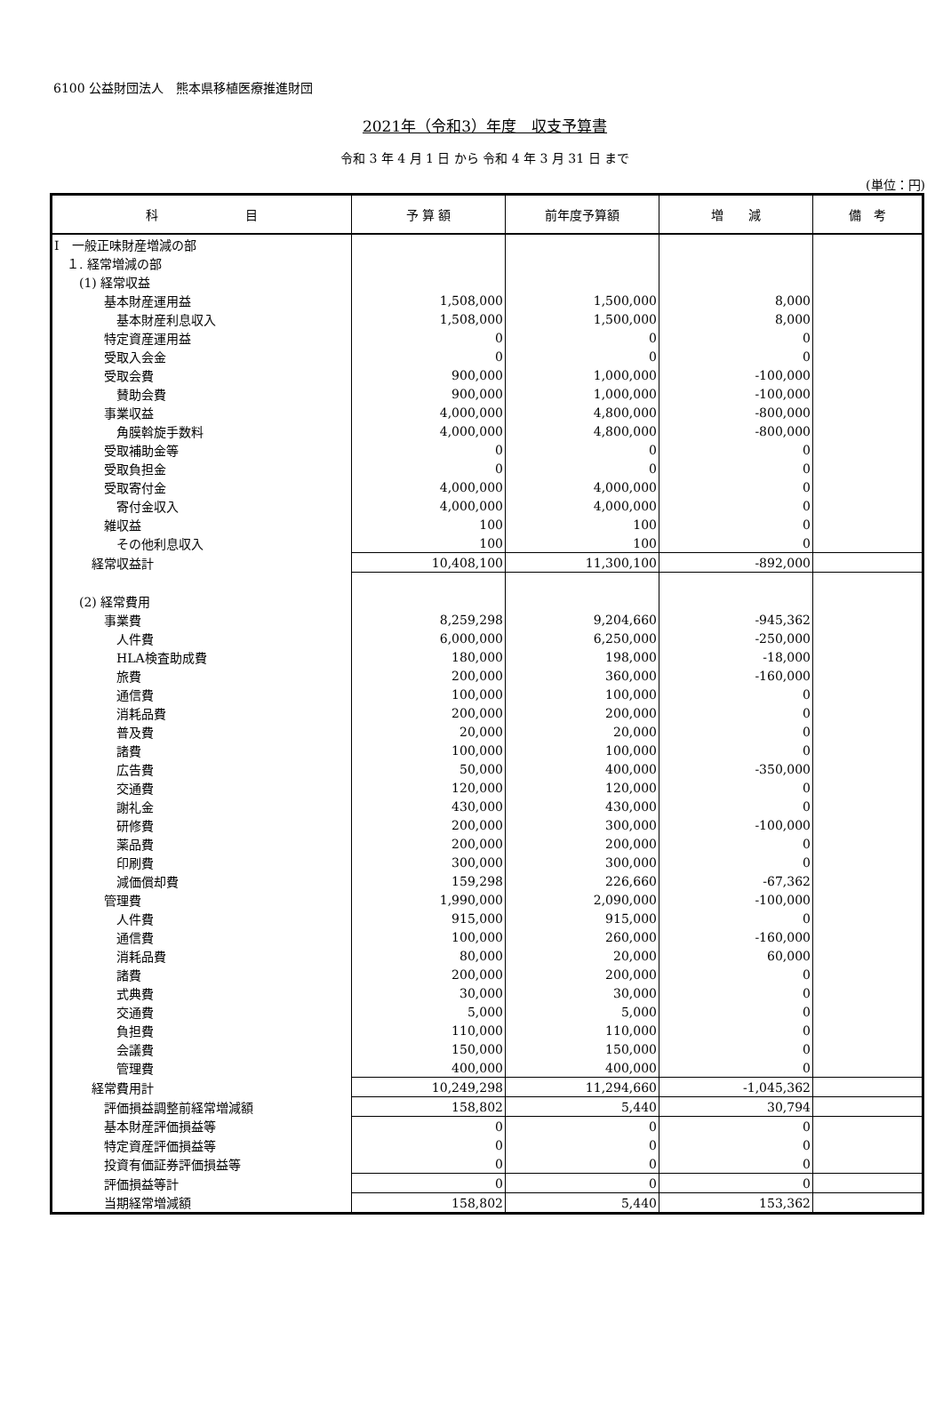6100 公益財団法人　熊本県移植医療推進財団
2021年（令和3）年度　収支予算書
令和 3 年 4 月 1 日 から 令和 4 年 3 月 31 日 まで
(単位：円)
| 科 目 | 予 算 額 | 前年度予算額 | 増 減 | 備 考 |
| --- | --- | --- | --- | --- |
| Ⅰ 一般正味財産増減の部 | | | | |
| １. 経常増減の部 | | | | |
| (1) 経常収益 | | | | |
| 基本財産運用益 | 1,508,000 | 1,500,000 | 8,000 | |
| 基本財産利息収入 | 1,508,000 | 1,500,000 | 8,000 | |
| 特定資産運用益 | 0 | 0 | 0 | |
| 受取入会金 | 0 | 0 | 0 | |
| 受取会費 | 900,000 | 1,000,000 | -100,000 | |
| 賛助会費 | 900,000 | 1,000,000 | -100,000 | |
| 事業収益 | 4,000,000 | 4,800,000 | -800,000 | |
| 角膜斡旋手数料 | 4,000,000 | 4,800,000 | -800,000 | |
| 受取補助金等 | 0 | 0 | 0 | |
| 受取負担金 | 0 | 0 | 0 | |
| 受取寄付金 | 4,000,000 | 4,000,000 | 0 | |
| 寄付金収入 | 4,000,000 | 4,000,000 | 0 | |
| 雑収益 | 100 | 100 | 0 | |
| その他利息収入 | 100 | 100 | 0 | |
| 経常収益計 | 10,408,100 | 11,300,100 | -892,000 | |
| (2) 経常費用 | | | | |
| 事業費 | 8,259,298 | 9,204,660 | -945,362 | |
| 人件費 | 6,000,000 | 6,250,000 | -250,000 | |
| HLA検査助成費 | 180,000 | 198,000 | -18,000 | |
| 旅費 | 200,000 | 360,000 | -160,000 | |
| 通信費 | 100,000 | 100,000 | 0 | |
| 消耗品費 | 200,000 | 200,000 | 0 | |
| 普及費 | 20,000 | 20,000 | 0 | |
| 諸費 | 100,000 | 100,000 | 0 | |
| 広告費 | 50,000 | 400,000 | -350,000 | |
| 交通費 | 120,000 | 120,000 | 0 | |
| 謝礼金 | 430,000 | 430,000 | 0 | |
| 研修費 | 200,000 | 300,000 | -100,000 | |
| 薬品費 | 200,000 | 200,000 | 0 | |
| 印刷費 | 300,000 | 300,000 | 0 | |
| 減価償却費 | 159,298 | 226,660 | -67,362 | |
| 管理費 | 1,990,000 | 2,090,000 | -100,000 | |
| 人件費 | 915,000 | 915,000 | 0 | |
| 通信費 | 100,000 | 260,000 | -160,000 | |
| 消耗品費 | 80,000 | 20,000 | 60,000 | |
| 諸費 | 200,000 | 200,000 | 0 | |
| 式典費 | 30,000 | 30,000 | 0 | |
| 交通費 | 5,000 | 5,000 | 0 | |
| 負担費 | 110,000 | 110,000 | 0 | |
| 会議費 | 150,000 | 150,000 | 0 | |
| 管理費 | 400,000 | 400,000 | 0 | |
| 経常費用計 | 10,249,298 | 11,294,660 | -1,045,362 | |
| 評価損益調整前経常増減額 | 158,802 | 5,440 | 30,794 | |
| 基本財産評価損益等 | 0 | 0 | 0 | |
| 特定資産評価損益等 | 0 | 0 | 0 | |
| 投資有価証券評価損益等 | 0 | 0 | 0 | |
| 評価損益等計 | 0 | 0 | 0 | |
| 当期経常増減額 | 158,802 | 5,440 | 153,362 | |